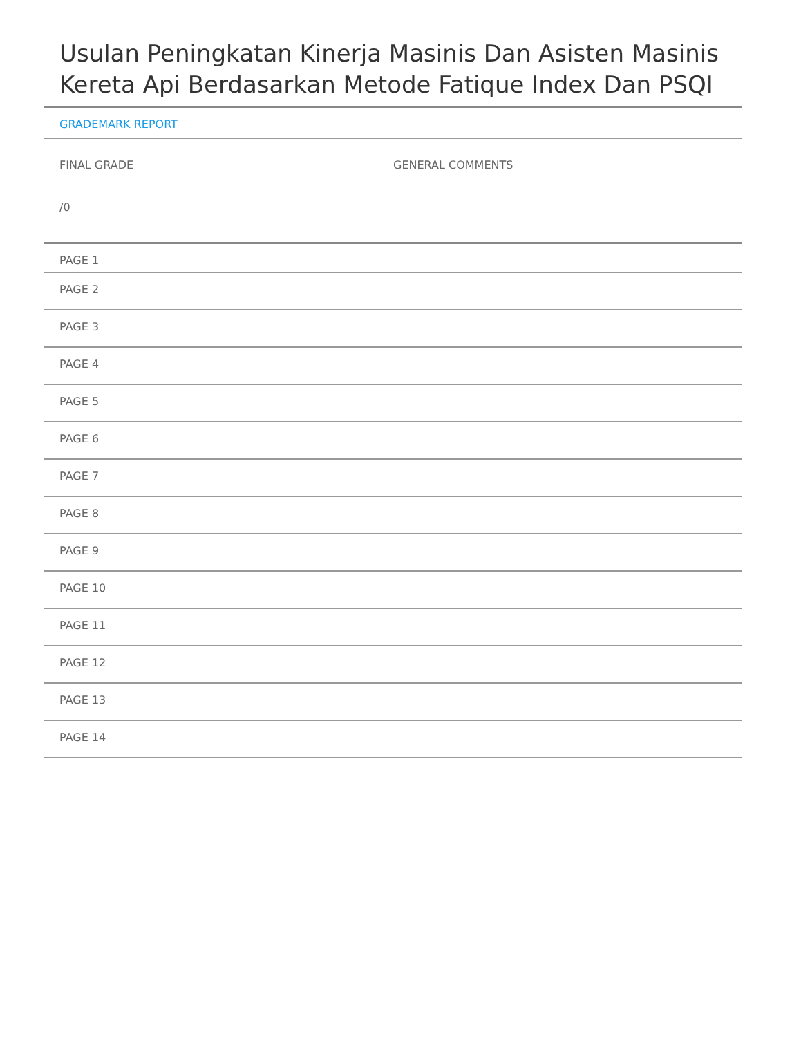Usulan Peningkatan Kinerja Masinis Dan Asisten Masinis Kereta Api Berdasarkan Metode Fatique Index Dan PSQI
GRADEMARK REPORT
FINAL GRADE
/0
GENERAL COMMENTS
PAGE 1
PAGE 2
PAGE 3
PAGE 4
PAGE 5
PAGE 6
PAGE 7
PAGE 8
PAGE 9
PAGE 10
PAGE 11
PAGE 12
PAGE 13
PAGE 14